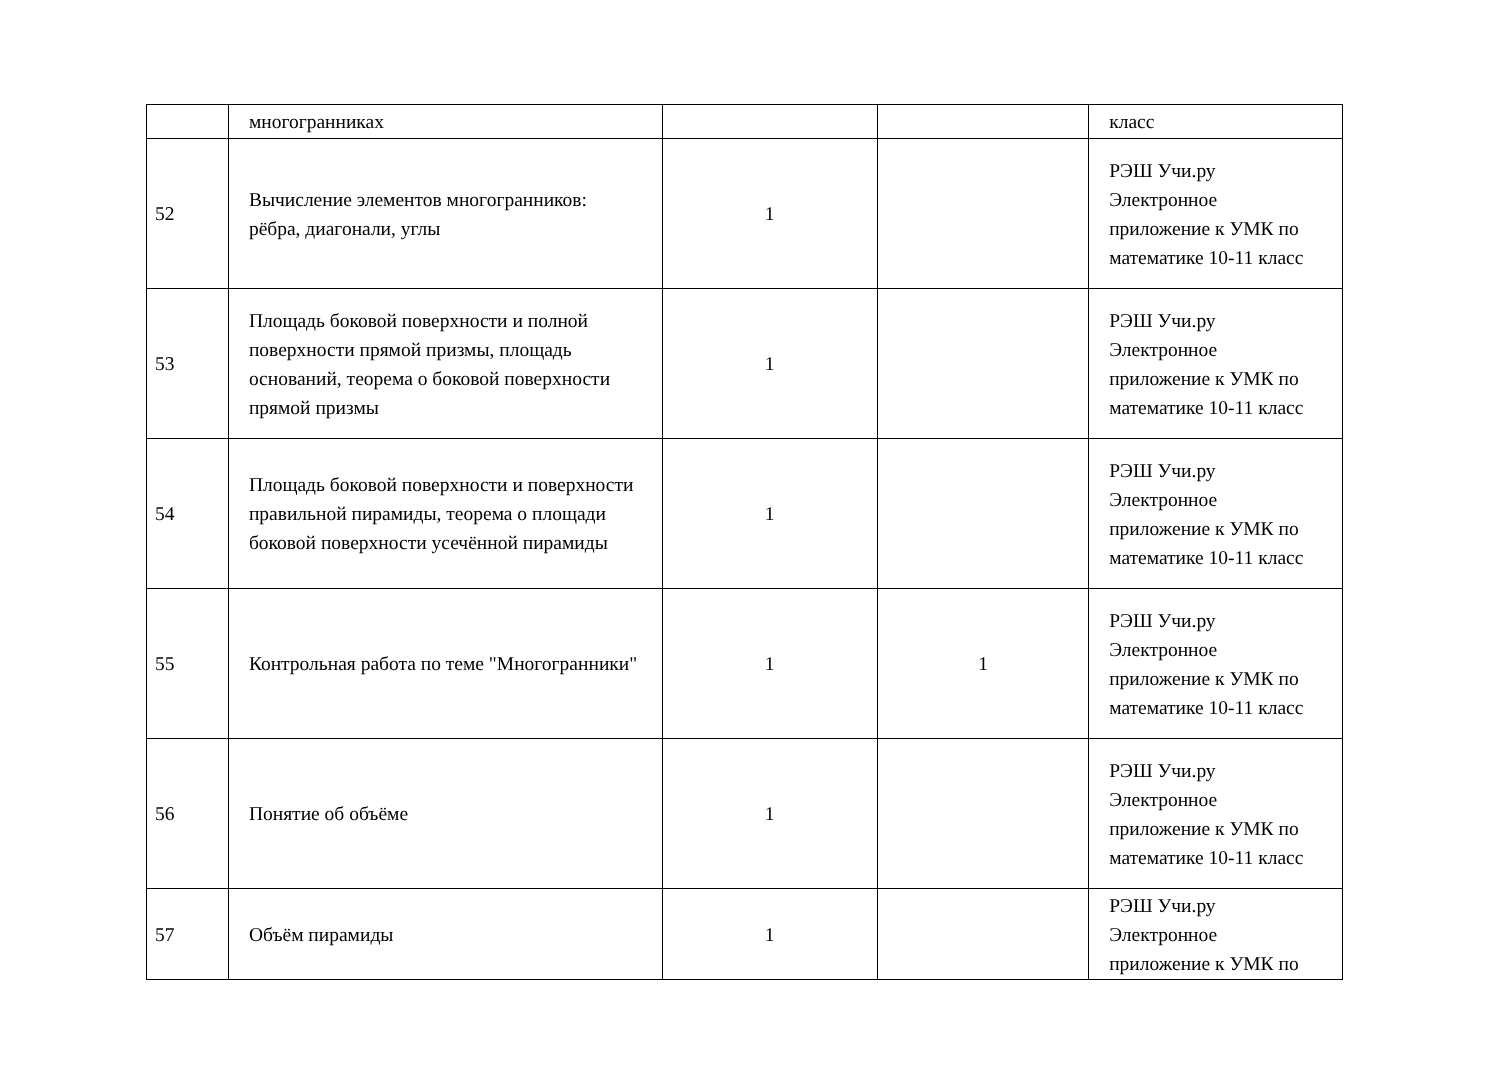| | многогранниках | | | класс |
| 52 | Вычисление элементов многогранников: рёбра, диагонали, углы | 1 | | РЭШ Учи.ру Электронное приложение к УМК по математике 10-11 класс |
| 53 | Площадь боковой поверхности и полной поверхности прямой призмы, площадь оснований, теорема о боковой поверхности прямой призмы | 1 | | РЭШ Учи.ру Электронное приложение к УМК по математике 10-11 класс |
| 54 | Площадь боковой поверхности и поверхности правильной пирамиды, теорема о площади боковой поверхности усечённой пирамиды | 1 | | РЭШ Учи.ру Электронное приложение к УМК по математике 10-11 класс |
| 55 | Контрольная работа по теме "Многогранники" | 1 | 1 | РЭШ Учи.ру Электронное приложение к УМК по математике 10-11 класс |
| 56 | Понятие об объёме | 1 | | РЭШ Учи.ру Электронное приложение к УМК по математике 10-11 класс |
| 57 | Объём пирамиды | 1 | | РЭШ Учи.ру Электронное приложение к УМК по |